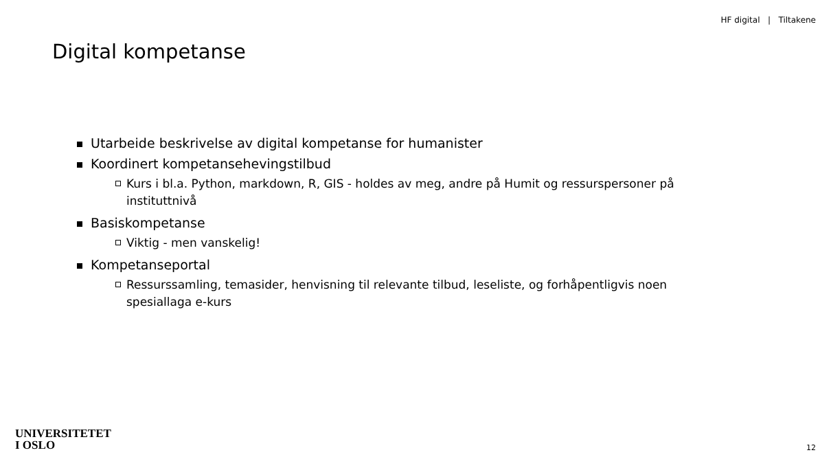HF digital | Tiltakene
Digital kompetanse
Utarbeide beskrivelse av digital kompetanse for humanister
Koordinert kompetansehevingstilbud
Kurs i bl.a. Python, markdown, R, GIS - holdes av meg, andre på Humit og ressurspersoner på instituttnivå
Basiskompetanse
Viktig - men vanskelig!
Kompetanseportal
Ressurssamling, temasider, henvisning til relevante tilbud, leseliste, og forhåpentligvis noen spesiallaga e-kurs
UNIVERSITETET
I OSLO
12